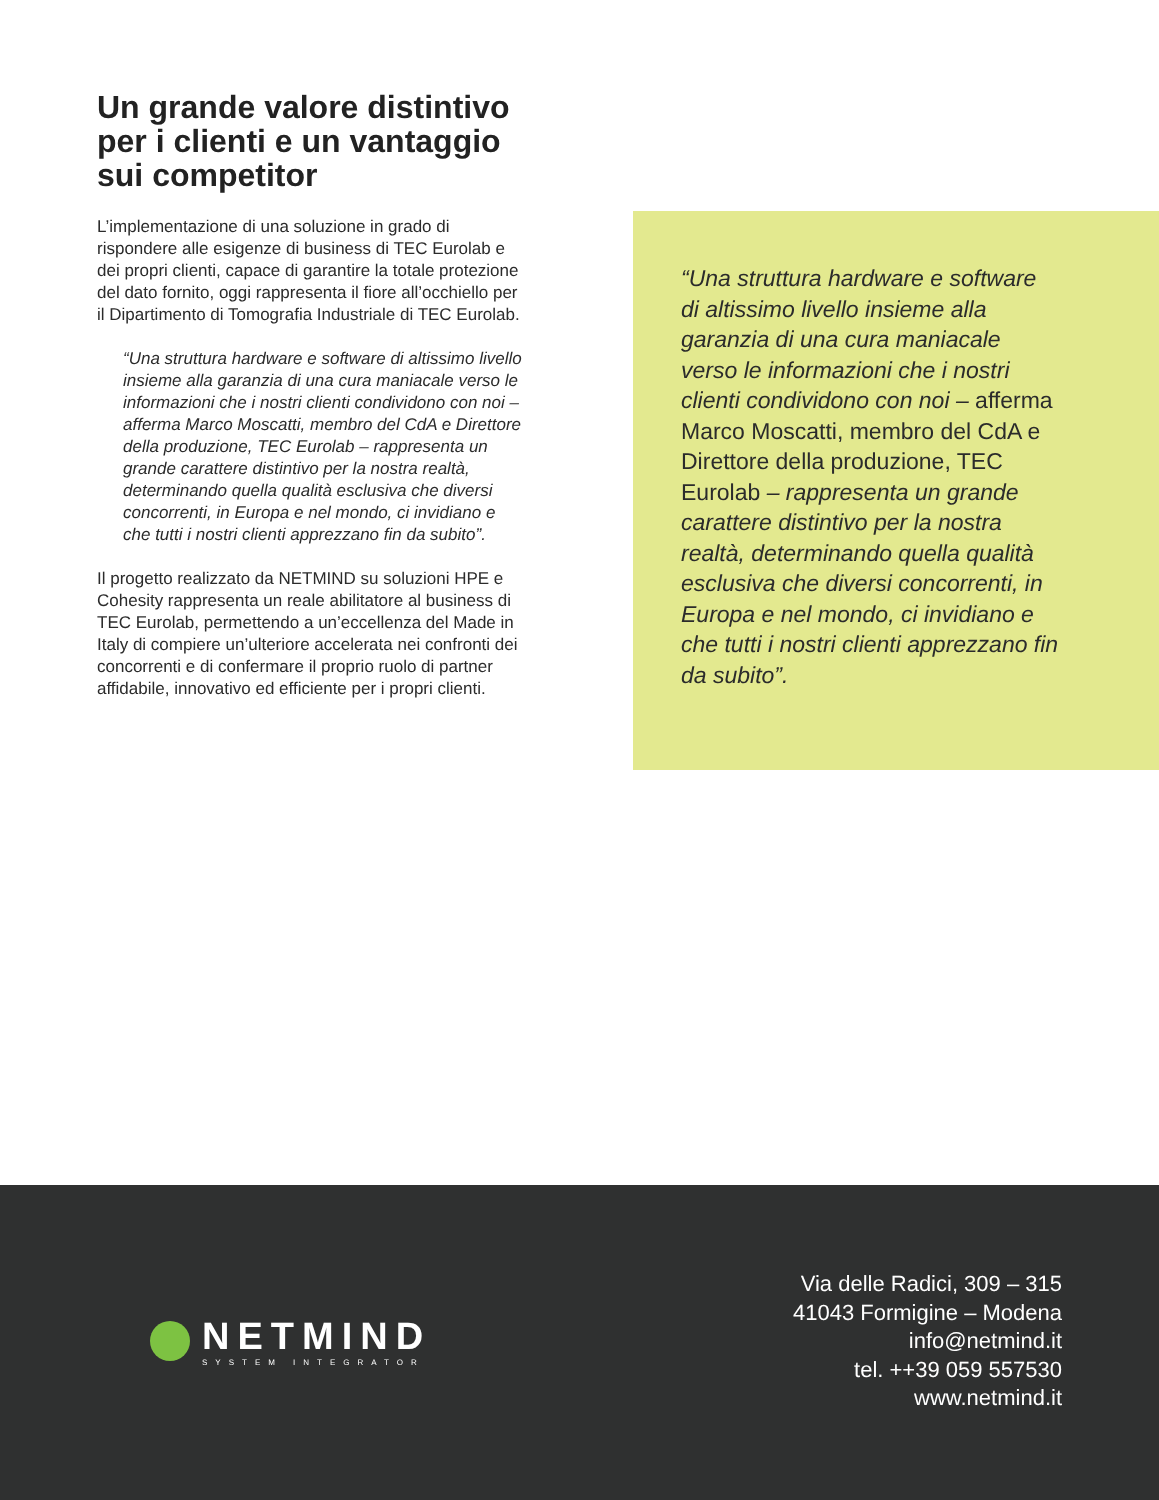Un grande valore distintivo per i clienti e un vantaggio sui competitor
L’implementazione di una soluzione in grado di rispondere alle esigenze di business di TEC Eurolab e dei propri clienti, capace di garantire la totale protezione del dato fornito, oggi rappresenta il fiore all’occhiello per il Dipartimento di Tomografia Industriale di TEC Eurolab.
“Una struttura hardware e software di altissimo livello insieme alla garanzia di una cura maniacale verso le informazioni che i nostri clienti condividono con noi – afferma Marco Moscatti, membro del CdA e Direttore della produzione, TEC Eurolab – rappresenta un grande carattere distintivo per la nostra realtà, determinando quella qualità esclusiva che diversi concorrenti, in Europa e nel mondo, ci invidiano e che tutti i nostri clienti apprezzano fin da subito”.
Il progetto realizzato da NETMIND su soluzioni HPE e Cohesity rappresenta un reale abilitatore al business di TEC Eurolab, permettendo a un’eccellenza del Made in Italy di compiere un’ulteriore accelerata nei confronti dei concorrenti e di confermare il proprio ruolo di partner affidabile, innovativo ed efficiente per i propri clienti.
“Una struttura hardware e software di altissimo livello insieme alla garanzia di una cura maniacale verso le informazioni che i nostri clienti condividono con noi – afferma Marco Moscatti, membro del CdA e Direttore della produzione, TEC Eurolab – rappresenta un grande carattere distintivo per la nostra realtà, determinando quella qualità esclusiva che diversi concorrenti, in Europa e nel mondo, ci invidiano e che tutti i nostri clienti apprezzano fin da subito”.
NETMIND
SYSTEM INTEGRATOR
Via delle Radici, 309 – 315
41043 Formigine – Modena
info@netmind.it
tel. ++39 059 557530
www.netmind.it